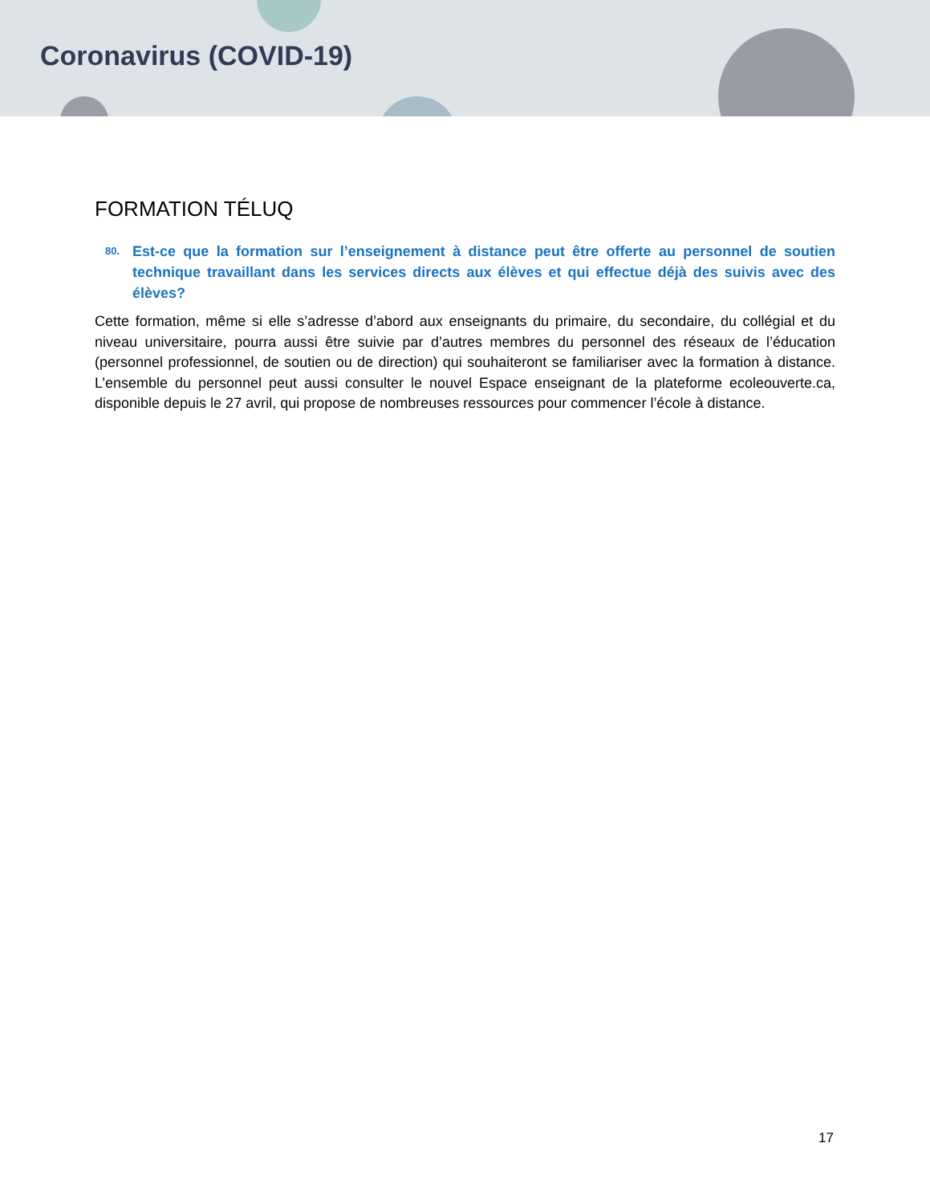Coronavirus (COVID-19)
FORMATION TÉLUQ
80. Est-ce que la formation sur l’enseignement à distance peut être offerte au personnel de soutien technique travaillant dans les services directs aux élèves et qui effectue déjà des suivis avec des élèves?
Cette formation, même si elle s’adresse d’abord aux enseignants du primaire, du secondaire, du collégial et du niveau universitaire, pourra aussi être suivie par d’autres membres du personnel des réseaux de l’éducation (personnel professionnel, de soutien ou de direction) qui souhaiteront se familiariser avec la formation à distance. L’ensemble du personnel peut aussi consulter le nouvel Espace enseignant de la plateforme ecoleouverte.ca, disponible depuis le 27 avril, qui propose de nombreuses ressources pour commencer l’école à distance.
17